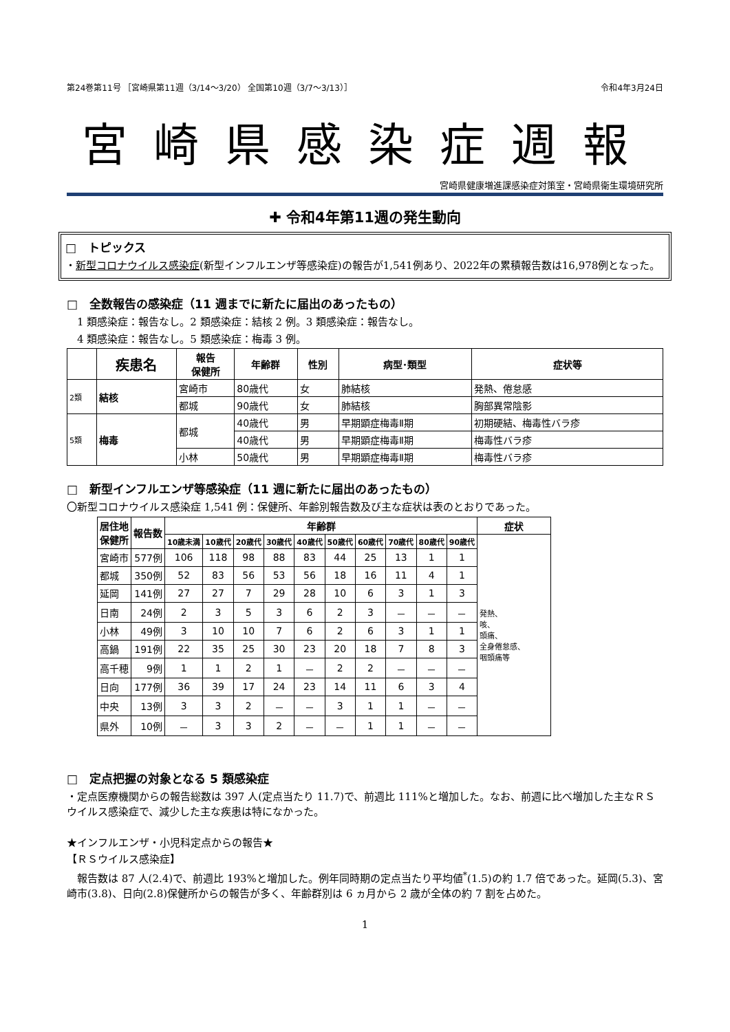第24巻第11号 ［宮崎県第11週（3/14～3/20） 全国第10週（3/7～3/13）］ 令和4年3月24日
宮崎県感染症週報
宮崎県健康増進課感染症対策室・宮崎県衛生環境研究所
✚ 令和4年第11週の発生動向
□　トピックス
・新型コロナウイルス感染症(新型インフルエンザ等感染症)の報告が1,541例あり、2022年の累積報告数は16,978例となった。
□　全数報告の感染症（11 週までに新たに届出のあったもの）
　1 類感染症：報告なし。2 類感染症：結核 2 例。3 類感染症：報告なし。
　4 類感染症：報告なし。5 類感染症：梅毒 3 例。
| | 疾患名 | 報告 保健所 | 年齢群 | 性別 | 病型･類型 | 症状等 |
| --- | --- | --- | --- | --- | --- | --- |
| 2類 | 結核 | 宮崎市 | 80歳代 | 女 | 肺結核 | 発熱、倦怠感 |
| | | 都城 | 90歳代 | 女 | 肺結核 | 胸部異常陰影 |
| 5類 | 梅毒 | 都城 | 40歳代 | 男 | 早期顕症梅毒Ⅱ期 | 初期硬結、梅毒性バラ疹 |
| | | | 40歳代 | 男 | 早期顕症梅毒Ⅱ期 | 梅毒性バラ疹 |
| | | 小林 | 50歳代 | 男 | 早期顕症梅毒Ⅱ期 | 梅毒性バラ疹 |
□　新型インフルエンザ等感染症（11 週に新たに届出のあったもの）
〇新型コロナウイルス感染症 1,541 例：保健所、年齢別報告数及び主な症状は表のとおりであった。
| 居住地 保健所 | 報告数 | 年齢群 | | | | | | | | | | 症状 |
| --- | --- | --- | --- | --- | --- | --- | --- | --- | --- | --- | --- | --- |
| | | 10歳未満 | 10歳代 | 20歳代 | 30歳代 | 40歳代 | 50歳代 | 60歳代 | 70歳代 | 80歳代 | 90歳代 | 発熱、 咳、 頭痛、 全身倦怠感、 咽頭痛等 |
| 宮崎市 | 577例 | 106 | 118 | 98 | 88 | 83 | 44 | 25 | 13 | 1 | 1 | |
| 都城 | 350例 | 52 | 83 | 56 | 53 | 56 | 18 | 16 | 11 | 4 | 1 | |
| 延岡 | 141例 | 27 | 27 | 7 | 29 | 28 | 10 | 6 | 3 | 1 | 3 | |
| 日南 | 24例 | 2 | 3 | 5 | 3 | 6 | 2 | 3 | － | － | － | |
| 小林 | 49例 | 3 | 10 | 10 | 7 | 6 | 2 | 6 | 3 | 1 | 1 | |
| 高鍋 | 191例 | 22 | 35 | 25 | 30 | 23 | 20 | 18 | 7 | 8 | 3 | |
| 高千穂 | 9例 | 1 | 1 | 2 | 1 | － | 2 | 2 | － | － | － | |
| 日向 | 177例 | 36 | 39 | 17 | 24 | 23 | 14 | 11 | 6 | 3 | 4 | |
| 中央 | 13例 | 3 | 3 | 2 | － | － | 3 | 1 | 1 | － | － | |
| 県外 | 10例 | － | 3 | 3 | 2 | － | － | 1 | 1 | － | － | |
□　定点把握の対象となる 5 類感染症
・定点医療機関からの報告総数は 397 人(定点当たり 11.7)で、前週比 111%と増加した。なお、前週に比べ増加した主なＲＳウイルス感染症で、減少した主な疾患は特になかった。
★インフルエンザ・小児科定点からの報告★
【ＲＳウイルス感染症】
　報告数は 87 人(2.4)で、前週比 193%と増加した。例年同時期の定点当たり平均値<sup>*</sup>(1.5)の約 1.7 倍であった。延岡(5.3)、宮崎市(3.8)、日向(2.8)保健所からの報告が多く、年齢群別は 6 ヵ月から 2 歳が全体の約 7 割を占めた。
1